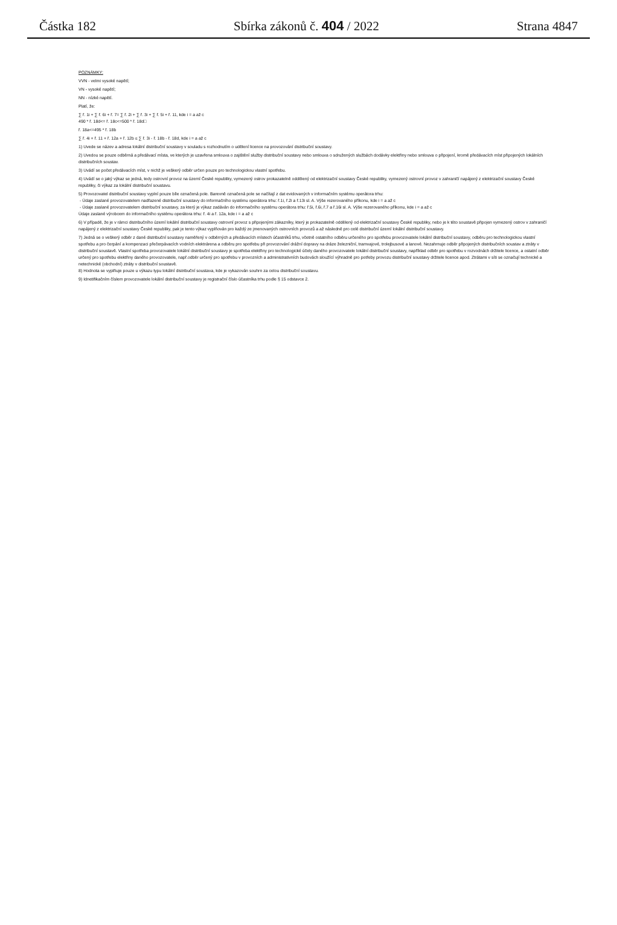Částka 182 Sbírka zákonů č. 404 / 2022 Strana 4847
POZNÁMKY:
VVN - velmi vysoké napětí;
VN - vysoké napětí;
NN - nízké napětí.
Platí, že:
∑ ř. 1i + ∑ ř. 6i + ř. 7= ∑ ř. 2i + ∑ ř. 3i + ∑ ř. 5i + ř. 11, kde i = a až c
490 * ř. 18d<= ř. 18c<=500 * ř. 18d□
ř. 18a<=495 * ř. 18b
∑ ř. 4i + ř. 11 + ř. 12a + ř. 12b ≤ ∑ ř. 3i - ř. 18b - ř. 18d, kde i = a až c
1) Uvede se název a adresa lokální distribuční soustavy v souladu s rozhodnutím o udělení licence na provozování distribuční soustavy.
2) Uvedou se pouze odběrná a předávací místa, ve kterých je uzavřena smlouva o zajištění služby distribuční soustavy nebo smlouva o sdružených službách dodávky elektřiny nebo smlouva o připojení, kromě předávacích míst připojených lokálních distribučních soustav.
3) Uvádí se počet předávacích míst, v nichž je veškerý odběr určen pouze pro technologickou vlastní spotřebu.
4) Uvádí se o jaký výkaz se jedná, tedy ostrovní provoz na území České republiky, vymezený ostrov prokazatelně oddělený od elektrizační soustavy České republiky, vymezený ostrovní provoz v zahraničí napájený z elektrizační soustavy České republiky, či výkaz za lokální distribuční soustavu.
5) Provozovatel distribuční soustavy vyplní pouze bíle označená pole. Barevně označená pole se načítají z dat evidovaných v informačním systému operátora trhu:
- Údaje zaslané provozovatelem nadřazené distribuční soustavy do informačního systému operátora trhu: ř.1i, ř.2i a ř.13i sl. A. Výše rezerovaného příkonu, kde i = a až c
- Údaje zaslané provozovatelem distribuční soustavy, za který je výkaz zadáván do informačního systému operátora trhu: ř.5i, ř.6i, ř.7 a ř.16i sl. A. Výše rezerovaného příkonu, kde i = a až c
Údaje zaslané výrobcem do informačního systému operátora trhu: ř. 4i a ř. 12a, kde i = a až c
6) V případě, že je v rámci distribučního území lokální distribuční soustavy ostrovní provoz s připojenými zákazníky, který je prokazatelně oddělený od elektrizační soustavy České republiky, nebo je k této soustavě připojen vymezený ostrov v zahraničí napájený z elektrizační soustavy České republiky, pak je tento výkaz vyplňován pro každý ze jmenovaných ostrovních provozů a až následně pro celé distribuční území lokální distribuční soustavy.
7) Jedná se o veškerý odběr z dané distribuční soustavy naměřený v odběrných a předávacích místech účastníků trhu, včetně ostatního odběru určeného pro spotřebu provozovatele lokální distribuční soustavy, odběru pro technologickou vlastní spotřebu a pro čerpání a kompenzaci přečerpávacích vodních elektrárena a odběru pro spotřebu při provozování drážní dopravy na dráze železniční, tramvajové, trolejbusové a lanové. Nezahrnuje odběr připojených distribučních soustav a ztráty v distribuční soustavě. Vlastní spotřeba provozovatele lokální distribuční soustavy je spotřeba elektřiny pro technologické účely daného provozovatele lokální distribuční soustavy, například odběr pro spotřebu v rozvodnách držitele licence, a ostatní odběr určený pro spotřebu elektřiny daného provozovatele, např.odběr určený pro spotřebu v provozních a administrativních budovách sloužící výhradně pro potřeby provozu distribuční soustavy držitele licence apod. Ztrátami v síti se označují technické a netechnické (obchodní) ztráty v distribuční soustavě.
8) Hodnota se vyplňuje pouze u výkazu typu lokální distribuční soustava, kde je vykazován souhrn za celou distribuční soustavu.
9) Idnetifikačním číslem provozovatele lokální distribuční soustavy je registrační číslo účastníka trhu podle § 15 odstavce 2.